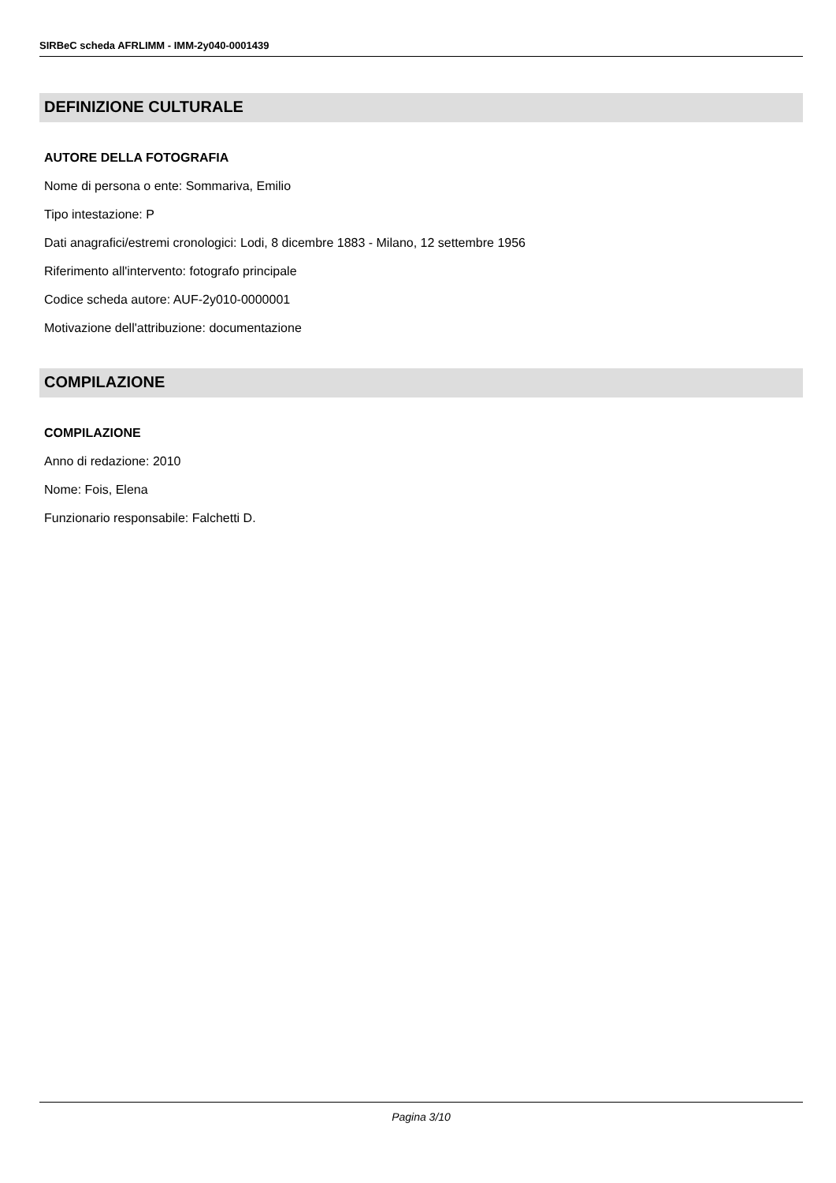SIRBeC scheda AFRLIMM - IMM-2y040-0001439
DEFINIZIONE CULTURALE
AUTORE DELLA FOTOGRAFIA
Nome di persona o ente: Sommariva, Emilio
Tipo intestazione: P
Dati anagrafici/estremi cronologici: Lodi, 8 dicembre 1883 - Milano, 12 settembre 1956
Riferimento all'intervento: fotografo principale
Codice scheda autore: AUF-2y010-0000001
Motivazione dell'attribuzione: documentazione
COMPILAZIONE
COMPILAZIONE
Anno di redazione: 2010
Nome: Fois, Elena
Funzionario responsabile: Falchetti D.
Pagina 3/10